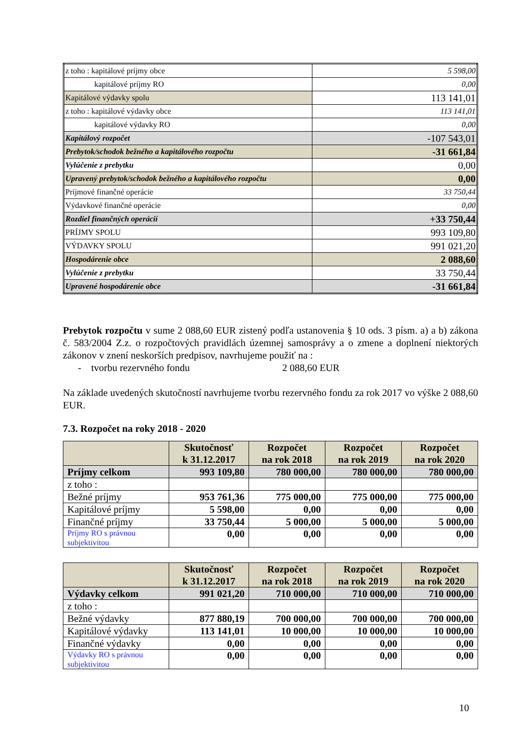| z toho : kapitálové príjmy obce | 5 598,00 |
| kapitálové príjmy RO | 0,00 |
| Kapitálové výdavky spolu | 113 141,01 |
| z toho : kapitálové výdavky obce | 113 141,01 |
| kapitálové výdavky RO | 0,00 |
| Kapitálový rozpočet | -107 543,01 |
| Prebytok/schodok bežného a kapitálového rozpočtu | -31 661,84 |
| Vylúčenie z prebytku | 0,00 |
| Upravený prebytok/schodok bežného a kapitálového rozpočtu | 0,00 |
| Príjmové finančné operácie | 33 750,44 |
| Výdavkové finančné operácie | 0,00 |
| Rozdiel finančných operácií | +33 750,44 |
| PRÍJMY SPOLU | 993 109,80 |
| VÝDAVKY SPOLU | 991 021,20 |
| Hospodárenie obce | 2 088,60 |
| Vylúčenie z prebytku | 33 750,44 |
| Upravené hospodárenie obce | -31 661,84 |
Prebytok rozpočtu v sume 2 088,60 EUR zistený podľa ustanovenia § 10 ods. 3 písm. a) a b) zákona č. 583/2004 Z.z. o rozpočtových pravidlách územnej samosprávy a o zmene a doplnení niektorých zákonov v znení neskorších predpisov, navrhujeme použiť na :
- tvorbu rezervného fondu 2 088,60 EUR
Na základe uvedených skutočností navrhujeme tvorbu rezervného fondu za rok 2017 vo výške 2 088,60 EUR.
7.3. Rozpočet na roky 2018 - 2020
| | Skutočnosť k 31.12.2017 | Rozpočet na rok 2018 | Rozpočet na rok 2019 | Rozpočet na rok 2020 |
| --- | --- | --- | --- | --- |
| Príjmy celkom | 993 109,80 | 780 000,00 | 780 000,00 | 780 000,00 |
| z toho : | | | | |
| Bežné príjmy | 953 761,36 | 775 000,00 | 775 000,00 | 775 000,00 |
| Kapitálové príjmy | 5 598,00 | 0,00 | 0,00 | 0,00 |
| Finančné príjmy | 33 750,44 | 5 000,00 | 5 000,00 | 5 000,00 |
| Príjmy RO s právnou subjektivitou | 0,00 | 0,00 | 0,00 | 0,00 |
| | Skutočnosť k 31.12.2017 | Rozpočet na rok 2018 | Rozpočet na rok 2019 | Rozpočet na rok 2020 |
| --- | --- | --- | --- | --- |
| Výdavky celkom | 991 021,20 | 710 000,00 | 710 000,00 | 710 000,00 |
| z toho : | | | | |
| Bežné výdavky | 877 880,19 | 700 000,00 | 700 000,00 | 700 000,00 |
| Kapitálové výdavky | 113 141,01 | 10 000,00 | 10 000,00 | 10 000,00 |
| Finančné výdavky | 0,00 | 0,00 | 0,00 | 0,00 |
| Výdavky RO s právnou subjektivitou | 0,00 | 0,00 | 0,00 | 0,00 |
10